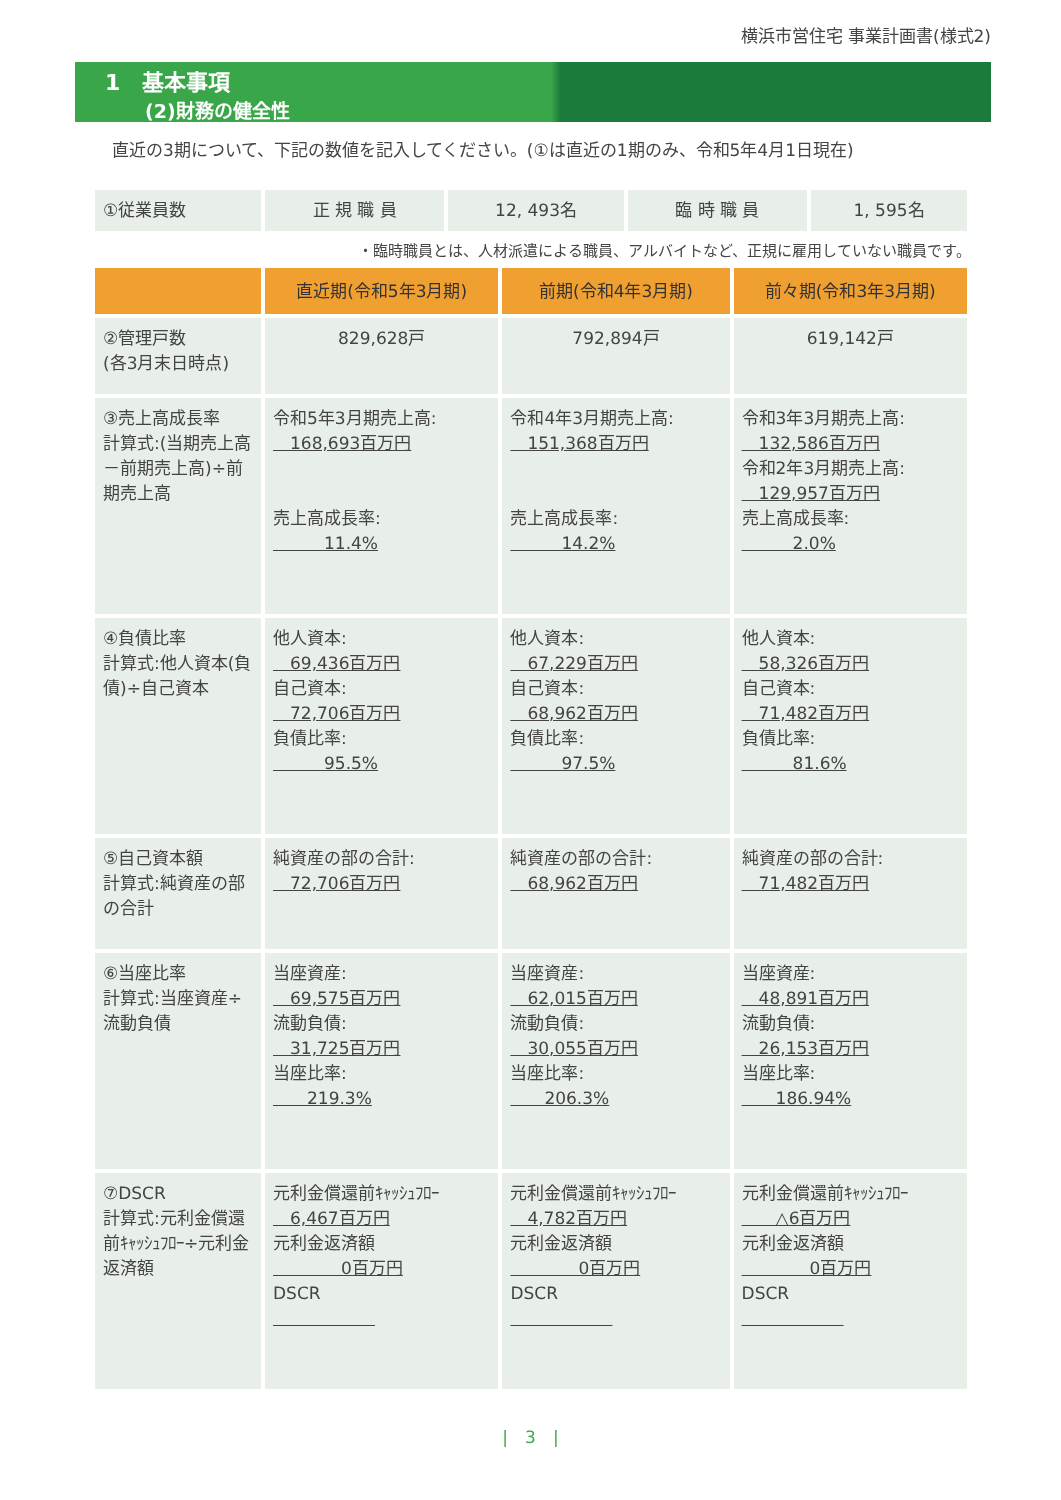横浜市営住宅 事業計画書(様式2)
1　基本事項
(2)財務の健全性
直近の3期について、下記の数値を記入してください。(①は直近の1期のみ、令和5年4月1日現在)
| ①従業員数 | 正 規 職 員 | 12, 493名 | 臨 時 職 員 | 1, 595名 |
・臨時職員とは、人材派遣による職員、アルバイトなど、正規に雇用していない職員です。
| | 直近期(令和5年3月期) | 前期(令和4年3月期) | 前々期(令和3年3月期) |
| --- | --- | --- | --- |
| ②管理戸数 (各3月末日時点) | 829,628戸 | 792,894戸 | 619,142戸 |
| ③売上高成長率 計算式:(当期売上高－前期売上高)÷前期売上高 | 令和5年3月期売上高: 168,693百万円 売上高成長率: 11.4% | 令和4年3月期売上高: 151,368百万円 売上高成長率: 14.2% | 令和3年3月期売上高: 132,586百万円 令和2年3月期売上高: 129,957百万円 売上高成長率: 2.0% |
| ④負債比率 計算式:他人資本(負債)÷自己資本 | 他人資本: 69,436百万円 自己資本: 72,706百万円 負債比率: 95.5% | 他人資本: 67,229百万円 自己資本: 68,962百万円 負債比率: 97.5% | 他人資本: 58,326百万円 自己資本: 71,482百万円 負債比率: 81.6% |
| ⑤自己資本額 計算式:純資産の部の合計 | 純資産の部の合計: 72,706百万円 | 純資産の部の合計: 68,962百万円 | 純資産の部の合計: 71,482百万円 |
| ⑥当座比率 計算式:当座資産÷流動負債 | 当座資産: 69,575百万円 流動負債: 31,725百万円 当座比率: 219.3% | 当座資産: 62,015百万円 流動負債: 30,055百万円 当座比率: 206.3% | 当座資産: 48,891百万円 流動負債: 26,153百万円 当座比率: 186.94% |
| ⑦DSCR 計算式:元利金償還前ｷｬｯｼｭﾌﾛｰ÷元利金返済額 | 元利金償還前ｷｬｯｼｭﾌﾛｰ 6,467百万円 元利金返済額 0百万円 DSCR | 元利金償還前ｷｬｯｼｭﾌﾛｰ 4,782百万円 元利金返済額 0百万円 DSCR | 元利金償還前ｷｬｯｼｭﾌﾛｰ △6百万円 元利金返済額 0百万円 DSCR |
|　3　|